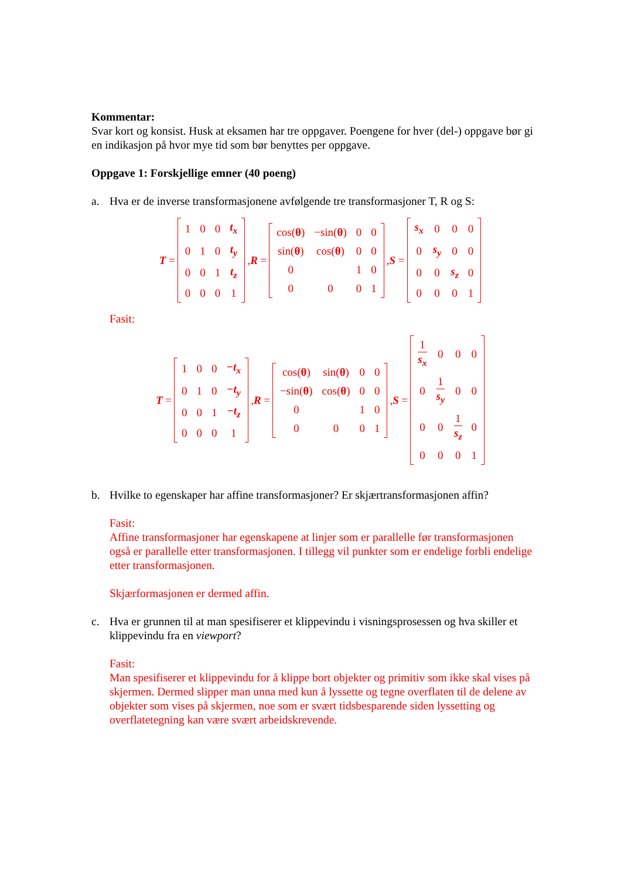Kommentar:
Svar kort og konsist. Husk at eksamen har tre oppgaver. Poengene for hver (del-) oppgave bør gi en indikasjon på hvor mye tid som bør benyttes per oppgave.
Oppgave 1: Forskjellige emner (40 poeng)
a. Hva er de inverse transformasjonene avfølgende tre transformasjoner T, R og S:
T =
| 1 | 0 | 0 | t<sub>x</sub> |
| 0 | 1 | 0 | t<sub>y</sub> |
| 0 | 0 | 1 | t<sub>z</sub> |
| 0 | 0 | 0 | 1 |
, R =
| cos( θ ) | −sin( θ ) | 0 | 0 |
| sin( θ ) | cos( θ ) | 0 | 0 |
| 0 | | 1 | 0 |
| 0 | 0 | 0 | 1 |
, S =
| s<sub>x</sub> | 0 | 0 | 0 |
| 0 | s<sub>y</sub> | 0 | 0 |
| 0 | 0 | s<sub>z</sub> | 0 |
| 0 | 0 | 0 | 1 |
Fasit:
T =
| 1 | 0 | 0 | −t<sub>x</sub> |
| 0 | 1 | 0 | −t<sub>y</sub> |
| 0 | 0 | 1 | −t<sub>z</sub> |
| 0 | 0 | 0 | 1 |
, R =
| cos( θ ) | sin( θ ) | 0 | 0 |
| −sin( θ ) | cos( θ ) | 0 | 0 |
| 0 | | 1 | 0 |
| 0 | 0 | 0 | 1 |
, S =
| 1 s<sub>x</sub> | 0 | 0 | 0 |
| 0 | 1 s<sub>y</sub> | 0 | 0 |
| 0 | 0 | 1 s<sub>z</sub> | 0 |
| 0 | 0 | 0 | 1 |
b. Hvilke to egenskaper har affine transformasjoner? Er skjærtransformasjonen affin?
Fasit:
Affine transformasjoner har egenskapene at linjer som er parallelle før transformasjonen også er parallelle etter transformasjonen. I tillegg vil punkter som er endelige forbli endelige etter transformasjonen.
Skjærformasjonen er dermed affin.
c. Hva er grunnen til at man spesifiserer et klippevindu i visningsprosessen og hva skiller et klippevindu fra en viewport?
Fasit:
Man spesifiserer et klippevindu for å klippe bort objekter og primitiv som ikke skal vises på skjermen. Dermed slipper man unna med kun å lyssette og tegne overflaten til de delene av objekter som vises på skjermen, noe som er svært tidsbesparende siden lyssetting og overflatetegning kan være svært arbeidskrevende.